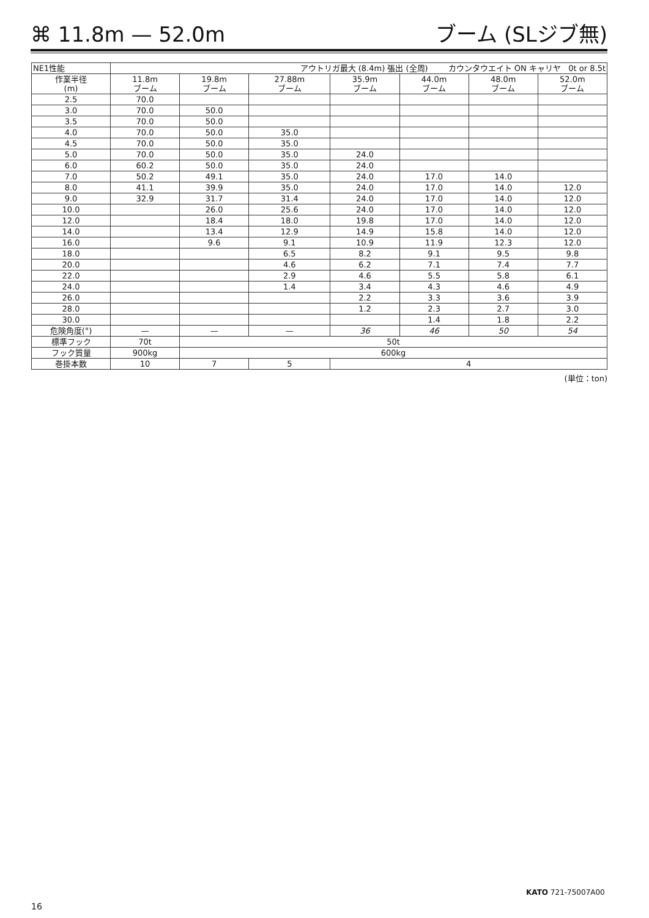⌘ 11.8m — 52.0m ブーム (SLジブ無)
| NE1性能 | アウトリガ最大 (8.4m) 張出 (全周) カウンタウエイト ON キャリヤ 0t or 8.5t | | | | | | |
| 作業半径 (m) | 11.8m ブーム | 19.8m ブーム | 27.88m ブーム | 35.9m ブーム | 44.0m ブーム | 48.0m ブーム | 52.0m ブーム |
| 2.5 | 70.0 | | | | | | |
| 3.0 | 70.0 | 50.0 | | | | | |
| 3.5 | 70.0 | 50.0 | | | | | |
| 4.0 | 70.0 | 50.0 | 35.0 | | | | |
| 4.5 | 70.0 | 50.0 | 35.0 | | | | |
| 5.0 | 70.0 | 50.0 | 35.0 | 24.0 | | | |
| 6.0 | 60.2 | 50.0 | 35.0 | 24.0 | | | |
| 7.0 | 50.2 | 49.1 | 35.0 | 24.0 | 17.0 | 14.0 | |
| 8.0 | 41.1 | 39.9 | 35.0 | 24.0 | 17.0 | 14.0 | 12.0 |
| 9.0 | 32.9 | 31.7 | 31.4 | 24.0 | 17.0 | 14.0 | 12.0 |
| 10.0 | | 26.0 | 25.6 | 24.0 | 17.0 | 14.0 | 12.0 |
| 12.0 | | 18.4 | 18.0 | 19.8 | 17.0 | 14.0 | 12.0 |
| 14.0 | | 13.4 | 12.9 | 14.9 | 15.8 | 14.0 | 12.0 |
| 16.0 | | 9.6 | 9.1 | 10.9 | 11.9 | 12.3 | 12.0 |
| 18.0 | | | 6.5 | 8.2 | 9.1 | 9.5 | 9.8 |
| 20.0 | | | 4.6 | 6.2 | 7.1 | 7.4 | 7.7 |
| 22.0 | | | 2.9 | 4.6 | 5.5 | 5.8 | 6.1 |
| 24.0 | | | 1.4 | 3.4 | 4.3 | 4.6 | 4.9 |
| 26.0 | | | | 2.2 | 3.3 | 3.6 | 3.9 |
| 28.0 | | | | 1.2 | 2.3 | 2.7 | 3.0 |
| 30.0 | | | | | 1.4 | 1.8 | 2.2 |
| 危険角度(°) | — | — | — | 36 | 46 | 50 | 54 |
| 標準フック | 70t | 50t | | | | | |
| フック質量 | 900kg | 600kg | | | | | |
| 巻掛本数 | 10 | 7 | 5 | 4 | | | |
(単位：ton)
KATO 721-75007A00
16